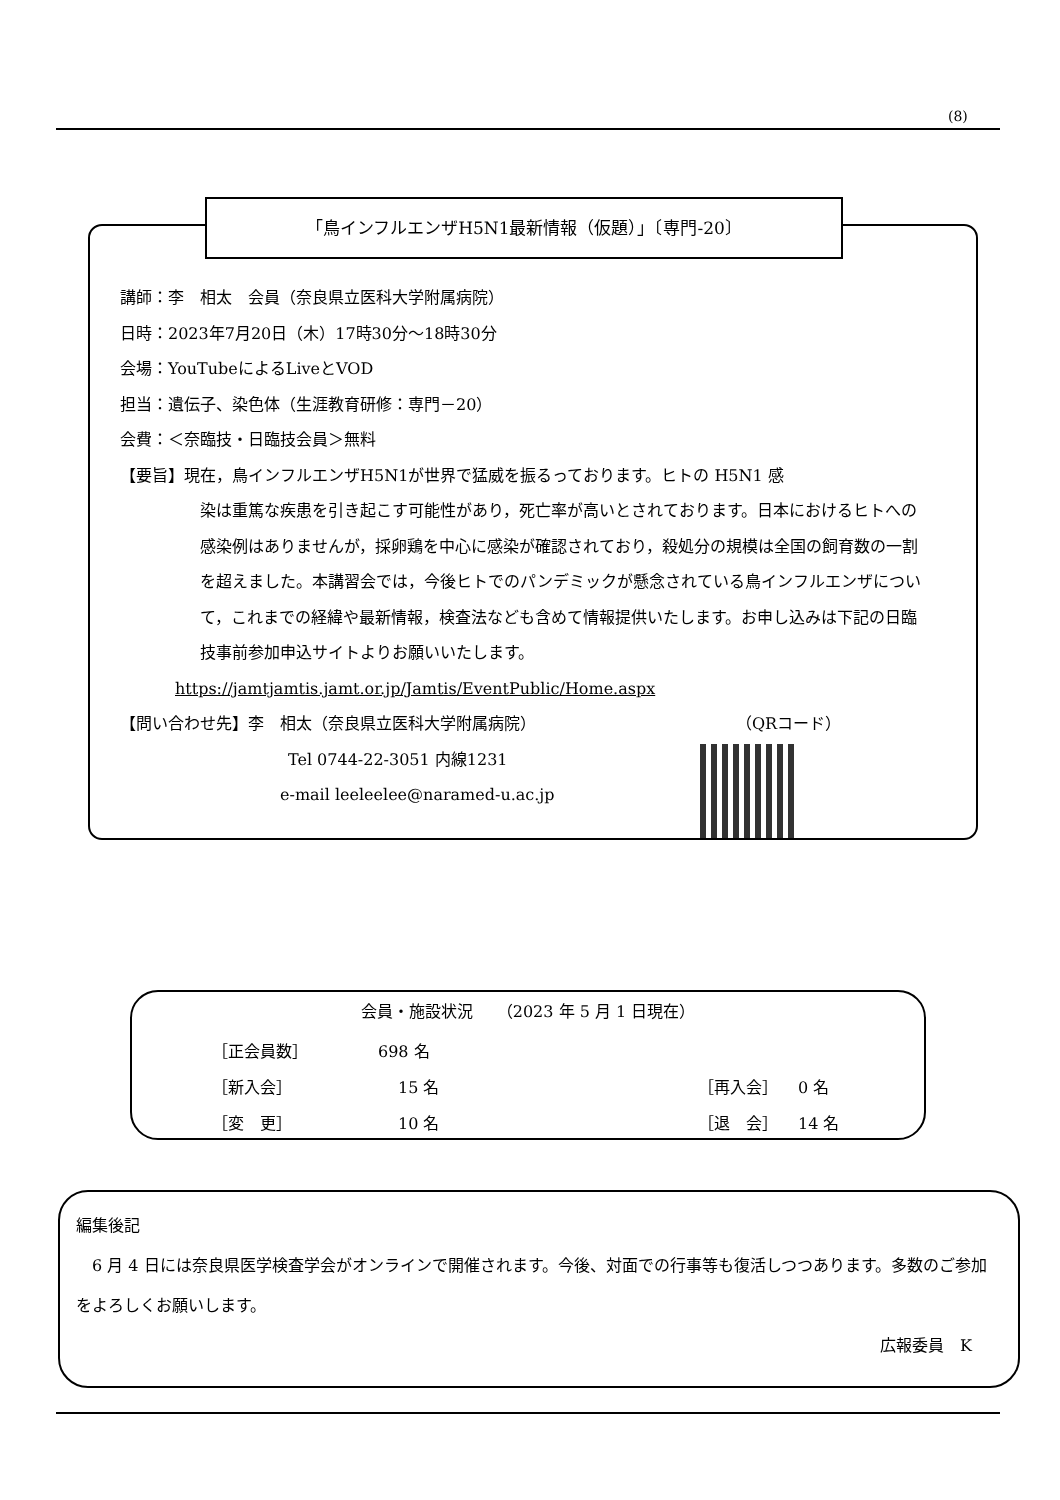(8)
「鳥インフルエンザH5N1最新情報（仮題）」〔専門-20〕
講師：李　相太　会員（奈良県立医科大学附属病院）
日時：2023年7月20日（木）17時30分～18時30分
会場：YouTubeによるLiveとVOD
担当：遺伝子、染色体（生涯教育研修：専門－20）
会費：＜奈臨技・日臨技会員＞無料
【要旨】現在，鳥インフルエンザH5N1が世界で猛威を振るっております。ヒトの H5N1 感
染は重篤な疾患を引き起こす可能性があり，死亡率が高いとされております。日本におけるヒトへの感染例はありませんが，採卵鶏を中心に感染が確認されており，殺処分の規模は全国の飼育数の一割を超えました。本講習会では，今後ヒトでのパンデミックが懸念されている鳥インフルエンザについて，これまでの経緯や最新情報，検査法なども含めて情報提供いたします。お申し込みは下記の日臨技事前参加申込サイトよりお願いいたします。
https://jamtjamtis.jamt.or.jp/Jamtis/EventPublic/Home.aspx
【問い合わせ先】李　相太（奈良県立医科大学附属病院） （QRコード）
Tel 0744-22-3051 内線1231
e-mail leeleelee@naramed-u.ac.jp
会員・施設状況　　（2023 年 5 月 1 日現在）
| ［正会員数］ | 698 名 | | |
| ［新入会］ | 15 名 | ［再入会］ | 0 名 |
| ［変 更］ | 10 名 | ［退 会］ | 14 名 |
編集後記
　6 月 4 日には奈良県医学検査学会がオンラインで開催されます。今後、対面での行事等も復活しつつあります。多数のご参加をよろしくお願いします。
広報委員　K